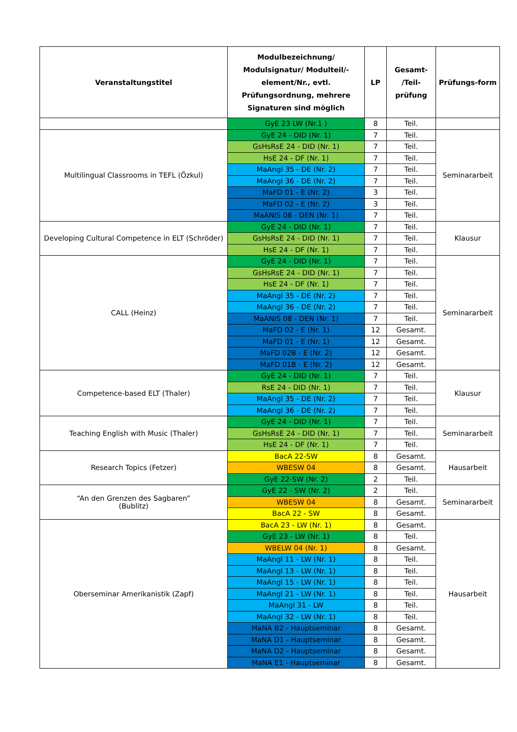| Veranstaltungstitel | Modulbezeichnung/ Modulsignatur/ Modulteil/-element/Nr., evtl. Prüfungsordnung, mehrere Signaturen sind möglich | LP | Gesamt- /Teil- prüfung | Prüfungs-form |
| --- | --- | --- | --- | --- |
| | GyE 23 LW (Nr.1 ) | 8 | Teil. | |
| Multilingual Classrooms in TEFL (Özkul) | GyE 24 - DID (Nr. 1) | 7 | Teil. | Seminararbeit |
| | GsHsRsE 24 - DID (Nr. 1) | 7 | Teil. | |
| | HsE 24 - DF (Nr. 1) | 7 | Teil. | |
| | MaAngl 35 - DE (Nr. 2) | 7 | Teil. | |
| | MaAngl 36 - DE (Nr. 2) | 7 | Teil. | |
| | MaFD 01 - E (Nr. 2) | 3 | Teil. | |
| | MaFD 02 - E (Nr. 2) | 3 | Teil. | |
| | MaANIS 08 - DEN (Nr. 1) | 7 | Teil. | |
| Developing Cultural Competence in ELT (Schröder) | GyE 24 - DID (Nr. 1) | 7 | Teil. | Klausur |
| | GsHsRsE 24 - DID (Nr. 1) | 7 | Teil. | |
| | HsE 24 - DF (Nr. 1) | 7 | Teil. | |
| CALL (Heinz) | GyE 24 - DID (Nr. 1) | 7 | Teil. | Seminararbeit |
| | GsHsRsE 24 - DID (Nr. 1) | 7 | Teil. | |
| | HsE 24 - DF (Nr. 1) | 7 | Teil. | |
| | MaAngl 35 - DE (Nr. 2) | 7 | Teil. | |
| | MaAngl 36 - DE (Nr. 2) | 7 | Teil. | |
| | MaANIS 08 - DEN (Nr. 1) | 7 | Teil. | |
| | MaFD 02 - E (Nr. 1) | 12 | Gesamt. | |
| | MaFD 01 - E (Nr. 1) | 12 | Gesamt. | |
| | MaFD 02B - E (Nr. 2) | 12 | Gesamt. | |
| | MaFD 01B - E (Nr. 2) | 12 | Gesamt. | |
| Competence-based ELT (Thaler) | GyE 24 - DID (Nr. 1) | 7 | Teil. | Klausur |
| | RsE 24 - DID (Nr. 1) | 7 | Teil. | |
| | MaAngl 35 - DE (Nr. 2) | 7 | Teil. | |
| | MaAngl 36 - DE (Nr. 2) | 7 | Teil. | |
| Teaching English with Music (Thaler) | GyE 24 - DID (Nr. 1) | 7 | Teil. | Seminararbeit |
| | GsHsRsE 24 - DID (Nr. 1) | 7 | Teil. | |
| | HsE 24 - DF (Nr. 1) | 7 | Teil. | |
| Research Topics (Fetzer) | BacA 22-SW | 8 | Gesamt. | Hausarbeit |
| | WBESW 04 | 8 | Gesamt. | |
| | GyE 22-SW (Nr. 2) | 2 | Teil. | |
| “An den Grenzen des Sagbaren” (Bublitz) | GyE 22 - SW (Nr. 2) | 2 | Teil. | Seminararbeit |
| | WBESW 04 | 8 | Gesamt. | |
| | BacA 22 - SW | 8 | Gesamt. | |
| Oberseminar Amerikanistik (Zapf) | BacA 23 - LW (Nr. 1) | 8 | Gesamt. | Hausarbeit |
| | GyE 23 - LW (Nr. 1) | 8 | Teil. | |
| | WBELW 04 (Nr. 1) | 8 | Gesamt. | |
| | MaAngl 11 - LW (Nr. 1) | 8 | Teil. | |
| | MaAngl 13 - LW (Nr. 1) | 8 | Teil. | |
| | MaAngl 15 - LW (Nr. 1) | 8 | Teil. | |
| | MaAngl 21 - LW (Nr. 1) | 8 | Teil. | |
| | MaAngl 31 - LW | 8 | Teil. | |
| | MaAngl 32 - LW (Nr. 1) | 8 | Teil. | |
| | MaNA B2 - Hauptseminar | 8 | Gesamt. | |
| | MaNA D1 - Hauptseminar | 8 | Gesamt. | |
| | MaNA D2 - Hauptseminar | 8 | Gesamt. | |
| | MaNA E1 - Hauptseminar | 8 | Gesamt. | |